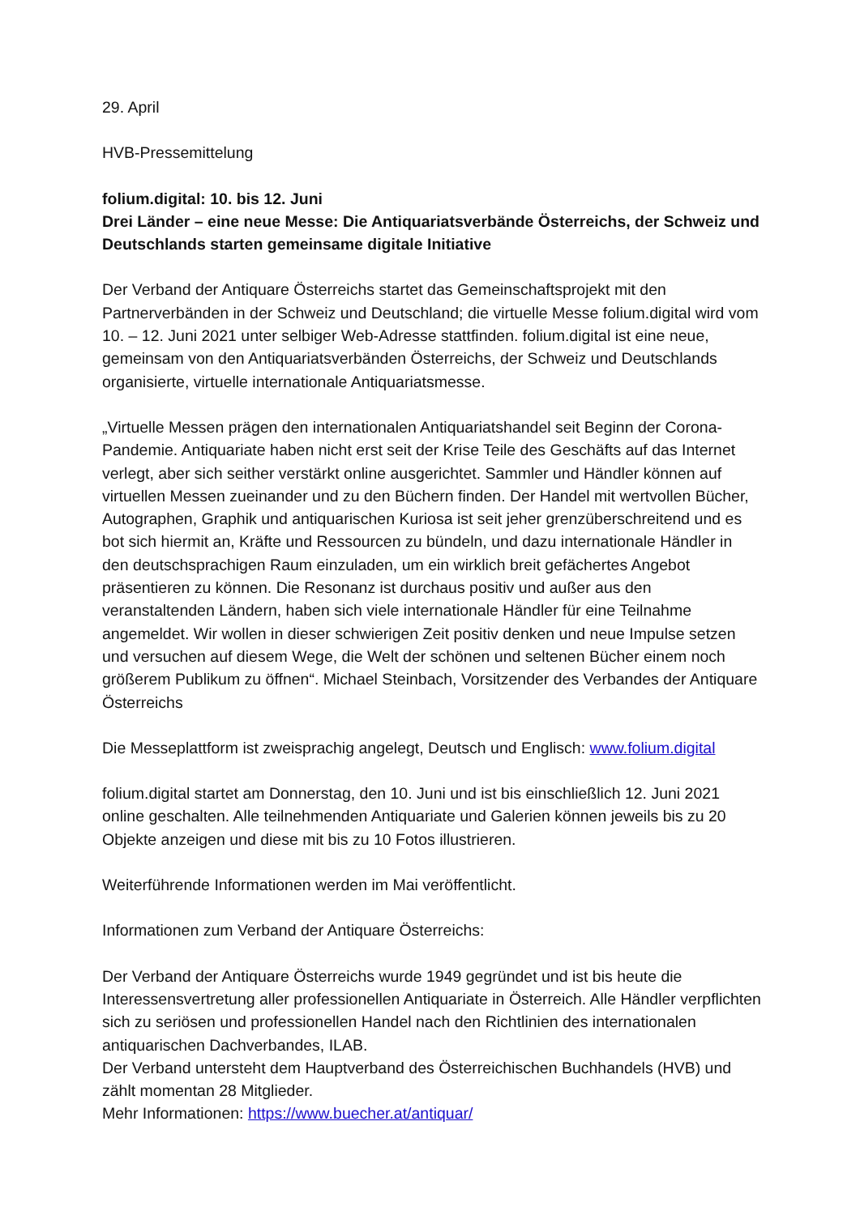29. April
HVB-Pressemittelung
folium.digital: 10. bis 12. Juni
Drei Länder – eine neue Messe: Die Antiquariatsverbände Österreichs, der Schweiz und Deutschlands starten gemeinsame digitale Initiative
Der Verband der Antiquare Österreichs startet das Gemeinschaftsprojekt mit den Partnerverbänden in der Schweiz und Deutschland; die virtuelle Messe folium.digital wird vom 10. – 12. Juni 2021 unter selbiger Web-Adresse stattfinden. folium.digital ist eine neue, gemeinsam von den Antiquariatsverbänden Österreichs, der Schweiz und Deutschlands organisierte, virtuelle internationale Antiquariatsmesse.
„Virtuelle Messen prägen den internationalen Antiquariatshandel seit Beginn der Corona-Pandemie. Antiquariate haben nicht erst seit der Krise Teile des Geschäfts auf das Internet verlegt, aber sich seither verstärkt online ausgerichtet. Sammler und Händler können auf virtuellen Messen zueinander und zu den Büchern finden. Der Handel mit wertvollen Bücher, Autographen, Graphik und antiquarischen Kuriosa ist seit jeher grenzüberschreitend und es bot sich hiermit an, Kräfte und Ressourcen zu bündeln, und dazu internationale Händler in den deutschsprachigen Raum einzuladen, um ein wirklich breit gefächertes Angebot präsentieren zu können. Die Resonanz ist durchaus positiv und außer aus den veranstaltenden Ländern, haben sich viele internationale Händler für eine Teilnahme angemeldet. Wir wollen in dieser schwierigen Zeit positiv denken und neue Impulse setzen und versuchen auf diesem Wege, die Welt der schönen und seltenen Bücher einem noch größerem Publikum zu öffnen“. Michael Steinbach, Vorsitzender des Verbandes der Antiquare Österreichs
Die Messeplattform ist zweisprachig angelegt, Deutsch und Englisch: www.folium.digital
folium.digital startet am Donnerstag, den 10. Juni und ist bis einschließlich 12. Juni 2021 online geschalten. Alle teilnehmenden Antiquariate und Galerien können jeweils bis zu 20 Objekte anzeigen und diese mit bis zu 10 Fotos illustrieren.
Weiterführende Informationen werden im Mai veröffentlicht.
Informationen zum Verband der Antiquare Österreichs:
Der Verband der Antiquare Österreichs wurde 1949 gegründet und ist bis heute die Interessensvertretung aller professionellen Antiquariate in Österreich. Alle Händler verpflichten sich zu seriösen und professionellen Handel nach den Richtlinien des internationalen antiquarischen Dachverbandes, ILAB.
Der Verband untersteht dem Hauptverband des Österreichischen Buchhandels (HVB) und zählt momentan 28 Mitglieder.
Mehr Informationen: https://www.buecher.at/antiquar/